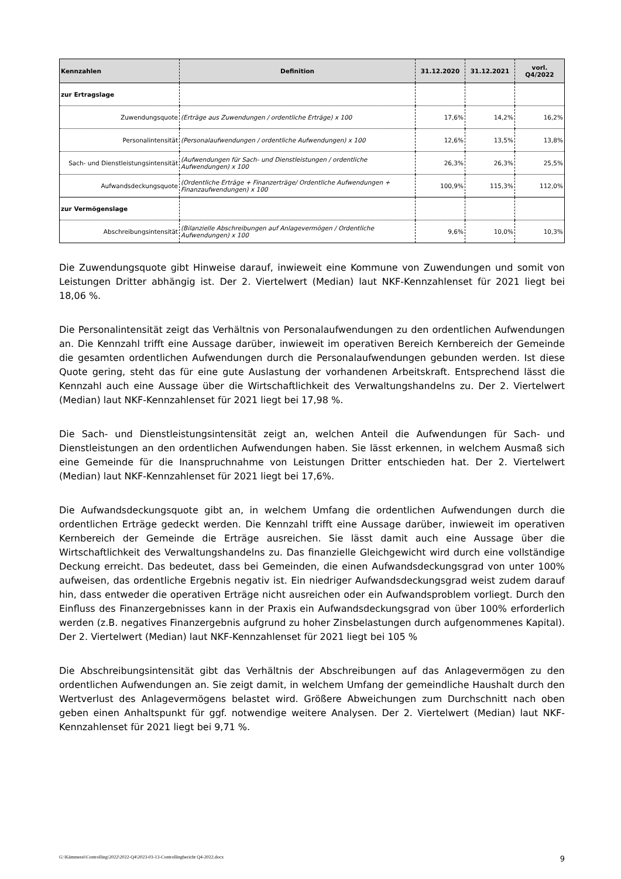| Kennzahlen | Definition | 31.12.2020 | 31.12.2021 | vorl. Q4/2022 |
| --- | --- | --- | --- | --- |
| zur Ertragslage | | | | |
| Zuwendungsquote | (Erträge aus Zuwendungen / ordentliche Erträge) x 100 | 17,6% | 14,2% | 16,2% |
| Personalintensität | (Personalaufwendungen / ordentliche Aufwendungen) x 100 | 12,6% | 13,5% | 13,8% |
| Sach- und Dienstleistungsintensität | (Aufwendungen für Sach- und Dienstleistungen / ordentliche Aufwendungen) x 100 | 26,3% | 26,3% | 25,5% |
| Aufwandsdeckungsquote | (Ordentliche Erträge + Finanzerträge/ Ordentliche Aufwendungen + Finanzaufwendungen) x 100 | 100,9% | 115,3% | 112,0% |
| zur Vermögenslage | | | | |
| Abschreibungsintensität | (Bilanzielle Abschreibungen auf Anlagevermögen / Ordentliche Aufwendungen) x 100 | 9,6% | 10,0% | 10,3% |
Die Zuwendungsquote gibt Hinweise darauf, inwieweit eine Kommune von Zuwendungen und somit von Leistungen Dritter abhängig ist. Der 2. Viertelwert (Median) laut NKF-Kennzahlenset für 2021 liegt bei 18,06 %.
Die Personalintensität zeigt das Verhältnis von Personalaufwendungen zu den ordentlichen Aufwendungen an. Die Kennzahl trifft eine Aussage darüber, inwieweit im operativen Bereich Kernbereich der Gemeinde die gesamten ordentlichen Aufwendungen durch die Personalaufwendungen gebunden werden. Ist diese Quote gering, steht das für eine gute Auslastung der vorhandenen Arbeitskraft. Entsprechend lässt die Kennzahl auch eine Aussage über die Wirtschaftlichkeit des Verwaltungshandelns zu. Der 2. Viertelwert (Median) laut NKF-Kennzahlenset für 2021 liegt bei 17,98 %.
Die Sach- und Dienstleistungsintensität zeigt an, welchen Anteil die Aufwendungen für Sach- und Dienstleistungen an den ordentlichen Aufwendungen haben. Sie lässt erkennen, in welchem Ausmaß sich eine Gemeinde für die Inanspruchnahme von Leistungen Dritter entschieden hat. Der 2. Viertelwert (Median) laut NKF-Kennzahlenset für 2021 liegt bei 17,6%.
Die Aufwandsdeckungsquote gibt an, in welchem Umfang die ordentlichen Aufwendungen durch die ordentlichen Erträge gedeckt werden. Die Kennzahl trifft eine Aussage darüber, inwieweit im operativen Kernbereich der Gemeinde die Erträge ausreichen. Sie lässt damit auch eine Aussage über die Wirtschaftlichkeit des Verwaltungshandelns zu. Das finanzielle Gleichgewicht wird durch eine vollständige Deckung erreicht. Das bedeutet, dass bei Gemeinden, die einen Aufwandsdeckungsgrad von unter 100% aufweisen, das ordentliche Ergebnis negativ ist. Ein niedriger Aufwandsdeckungsgrad weist zudem darauf hin, dass entweder die operativen Erträge nicht ausreichen oder ein Aufwandsproblem vorliegt. Durch den Einfluss des Finanzergebnisses kann in der Praxis ein Aufwandsdeckungsgrad von über 100% erforderlich werden (z.B. negatives Finanzergebnis aufgrund zu hoher Zinsbelastungen durch aufgenommenes Kapital). Der 2. Viertelwert (Median) laut NKF-Kennzahlenset für 2021 liegt bei 105 %
Die Abschreibungsintensität gibt das Verhältnis der Abschreibungen auf das Anlagevermögen zu den ordentlichen Aufwendungen an. Sie zeigt damit, in welchem Umfang der gemeindliche Haushalt durch den Wertverlust des Anlagevermögens belastet wird. Größere Abweichungen zum Durchschnitt nach oben geben einen Anhaltspunkt für ggf. notwendige weitere Analysen. Der 2. Viertelwert (Median) laut NKF-Kennzahlenset für 2021 liegt bei 9,71 %.
G:\Kämmerei\Controlling\2022\2022-Q4\2023-03-13-Controllingbericht Q4-2022.docx 9